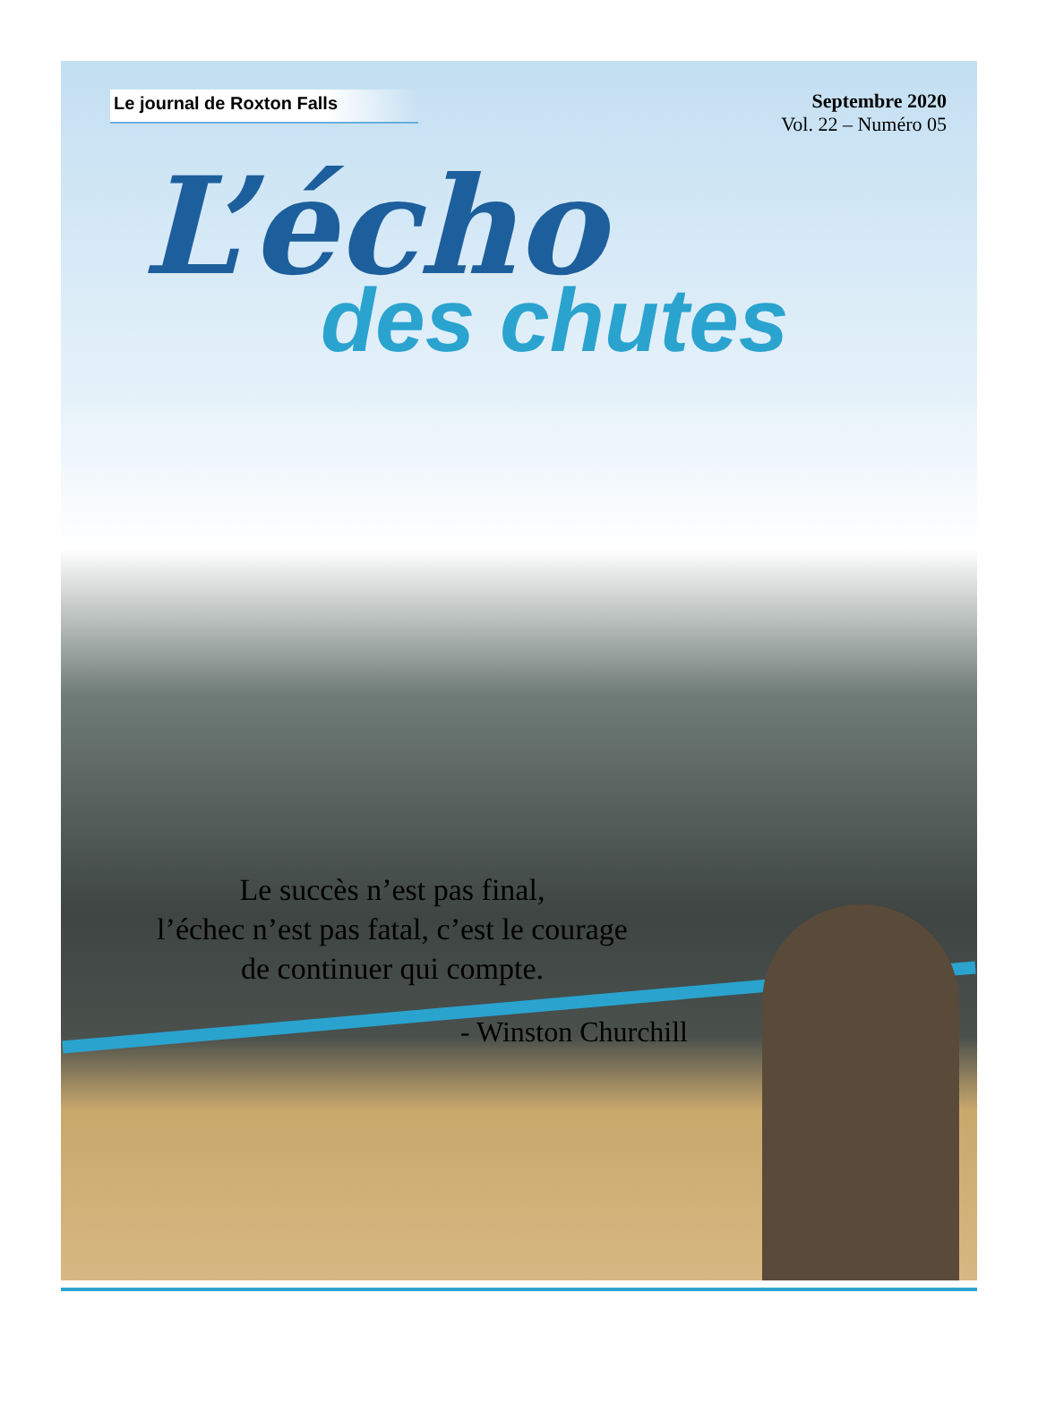Le journal de Roxton Falls
Septembre 2020
Vol. 22 – Numéro 05
L’écho
des chutes
Le succès n’est pas final,
l’échec n’est pas fatal, c’est le courage
de continuer qui compte.
- Winston Churchill